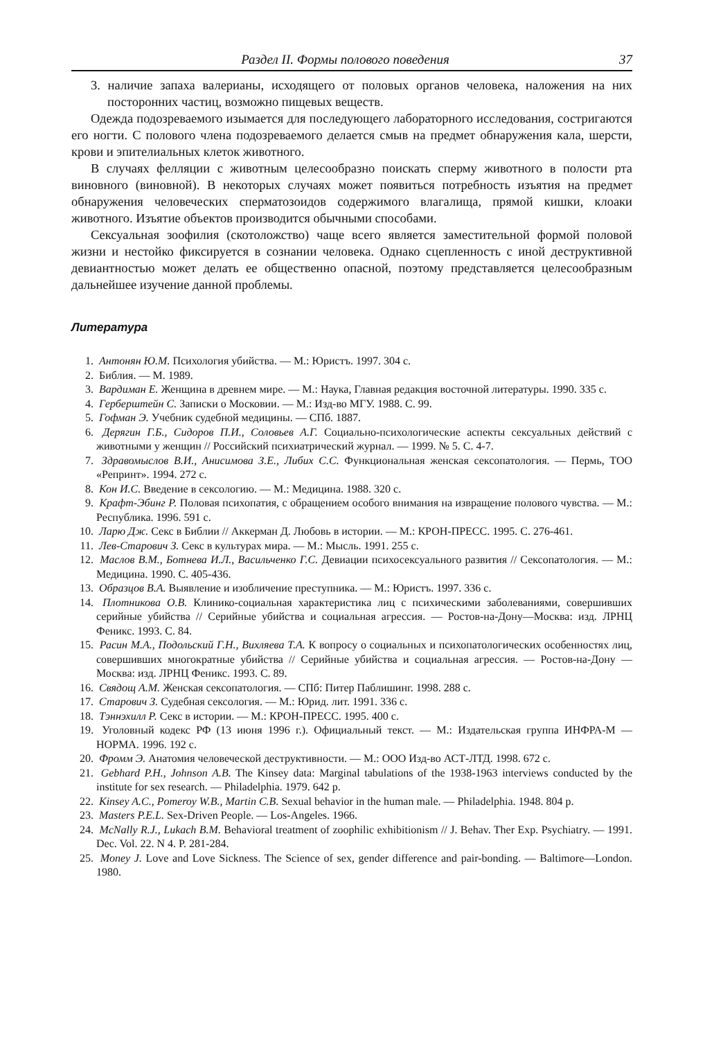Раздел II. Формы полового поведения 37
3. наличие запаха валерианы, исходящего от половых органов человека, наложения на них посторонних частиц, возможно пищевых веществ.
Одежда подозреваемого изымается для последующего лабораторного исследования, состригаются его ногти. С полового члена подозреваемого делается смыв на предмет обнаружения кала, шерсти, крови и эпителиальных клеток животного.
В случаях фелляции с животным целесообразно поискать сперму животного в полости рта виновного (виновной). В некоторых случаях может появиться потребность изъятия на предмет обнаружения человеческих сперматозоидов содержимого влагалища, прямой кишки, клоаки животного. Изъятие объектов производится обычными способами.
Сексуальная зоофилия (скотоложство) чаще всего является заместительной формой половой жизни и нестойко фиксируется в сознании человека. Однако сцепленность с иной деструктивной девиантностью может делать ее общественно опасной, поэтому представляется целесообразным дальнейшее изучение данной проблемы.
Литература
1. Антонян Ю.М. Психология убийства. — М.: Юристъ. 1997. 304 с.
2. Библия. — М. 1989.
3. Вардиман Е. Женщина в древнем мире. — М.: Наука, Главная редакция восточной литературы. 1990. 335 с.
4. Герберштейн С. Записки о Московии. — М.: Изд-во МГУ. 1988. С. 99.
5. Гофман Э. Учебник судебной медицины. — СПб. 1887.
6. Дерягин Г.Б., Сидоров П.И., Соловьев А.Г. Социально-психологические аспекты сексуальных действий с животными у женщин // Российский психиатрический журнал. — 1999. № 5. С. 4-7.
7. Здравомыслов В.И., Анисимова З.Е., Либих С.С. Функциональная женская сексопатология. — Пермь, ТОО «Репринт». 1994. 272 с.
8. Кон И.С. Введение в сексологию. — М.: Медицина. 1988. 320 с.
9. Крафт-Эбинг Р. Половая психопатия, с обращением особого внимания на извращение полового чувства. — М.: Республика. 1996. 591 с.
10. Ларю Дж. Секс в Библии // Аккерман Д. Любовь в истории. — М.: КРОН-ПРЕСС. 1995. С. 276-461.
11. Лев-Старович З. Секс в культурах мира. — М.: Мысль. 1991. 255 с.
12. Маслов В.М., Ботнева И.Л., Васильченко Г.С. Девиации психосексуального развития // Сексопатология. — М.: Медицина. 1990. С. 405-436.
13. Образцов В.А. Выявление и изобличение преступника. — М.: Юристъ. 1997. 336 с.
14. Плотникова О.В. Клинико-социальная характеристика лиц с психическими заболеваниями, совершивших серийные убийства // Серийные убийства и социальная агрессия. — Ростов-на-Дону—Москва: изд. ЛРНЦ Феникс. 1993. С. 84.
15. Расин М.А., Подольский Г.Н., Вихляева Т.А. К вопросу о социальных и психопатологических особенностях лиц, совершивших многократные убийства // Серийные убийства и социальная агрессия. — Ростов-на-Дону — Москва: изд. ЛРНЦ Феникс. 1993. С. 89.
16. Свядощ А.М. Женская сексопатология. — СПб: Питер Паблишинг. 1998. 288 с.
17. Старович З. Судебная сексология. — М.: Юрид. лит. 1991. 336 с.
18. Тэннэхилл Р. Секс в истории. — М.: КРОН-ПРЕСС. 1995. 400 с.
19. Уголовный кодекс РФ (13 июня 1996 г.). Официальный текст. — М.: Издательская группа ИНФРА-М — НОРМА. 1996. 192 с.
20. Фромм Э. Анатомия человеческой деструктивности. — М.: ООО Изд-во АСТ-ЛТД. 1998. 672 с.
21. Gebhard P.H., Johnson A.B. The Kinsey data: Marginal tabulations of the 1938-1963 interviews conducted by the institute for sex research. — Philadelphia. 1979. 642 p.
22. Kinsey A.C., Pomeroy W.B., Martin C.B. Sexual behavior in the human male. — Philadelphia. 1948. 804 p.
23. Masters P.E.L. Sex-Driven People. — Los-Angeles. 1966.
24. McNally R.J., Lukach B.M. Behavioral treatment of zoophilic exhibitionism // J. Behav. Ther Exp. Psychiatry. — 1991. Dec. Vol. 22. N 4. P. 281-284.
25. Money J. Love and Love Sickness. The Science of sex, gender difference and pair-bonding. — Baltimore—London. 1980.